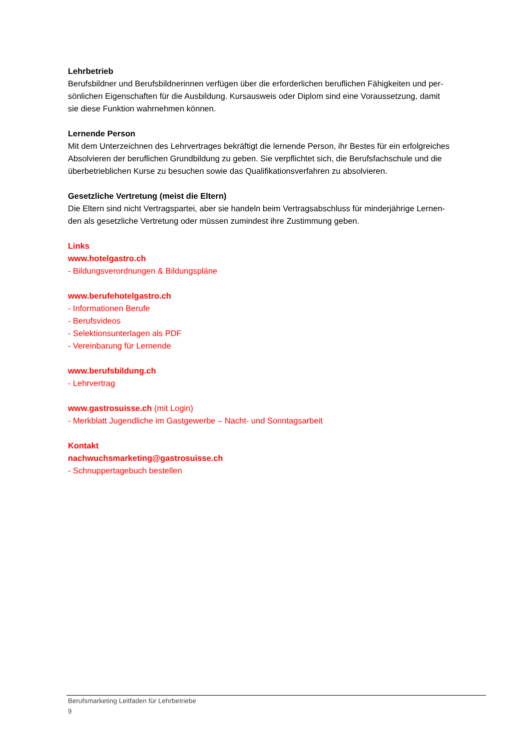Lehrbetrieb
Berufsbildner und Berufsbildnerinnen verfügen über die erforderlichen beruflichen Fähigkeiten und per-
sönlichen Eigenschaften für die Ausbildung. Kursausweis oder Diplom sind eine Voraussetzung, damit
sie diese Funktion wahrnehmen können.
Lernende Person
Mit dem Unterzeichnen des Lehrvertrages bekräftigt die lernende Person, ihr Bestes für ein erfolgreiches
Absolvieren der beruflichen Grundbildung zu geben. Sie verpflichtet sich, die Berufsfachschule und die
überbetrieblichen Kurse zu besuchen sowie das Qualifikationsverfahren zu absolvieren.
Gesetzliche Vertretung (meist die Eltern)
Die Eltern sind nicht Vertragspartei, aber sie handeln beim Vertragsabschluss für minderjährige Lernen-
den als gesetzliche Vertretung oder müssen zumindest ihre Zustimmung geben.
Links
www.hotelgastro.ch
- Bildungsverordnungen & Bildungspläne
www.berufehotelgastro.ch
- Informationen Berufe
- Berufsvideos
- Selektionsunterlagen als PDF
- Vereinbarung für Lernende
www.berufsbildung.ch
- Lehrvertrag
www.gastrosuisse.ch (mit Login)
- Merkblatt Jugendliche im Gastgewerbe – Nacht- und Sonntagsarbeit
Kontakt
nachwuchsmarketing@gastrosuisse.ch
- Schnuppertagebuch bestellen
Berufsmarketing Leitfaden für Lehrbetriebe
9